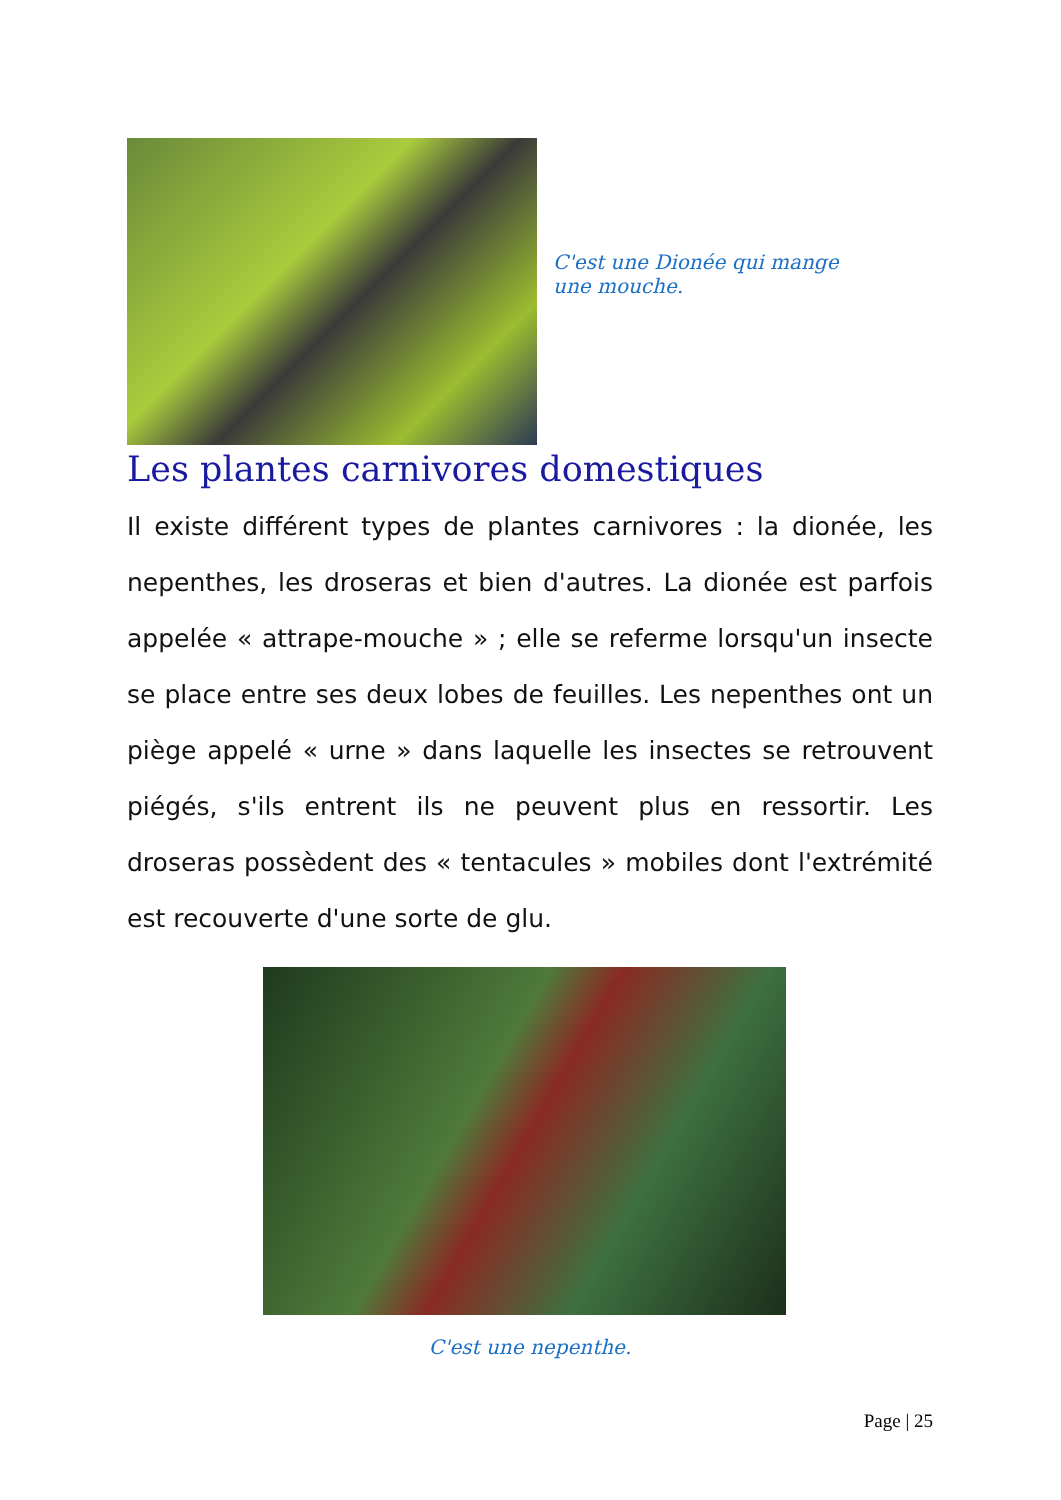C'est une Dionée qui mange une mouche.
Les plantes carnivores domestiques
Il existe différent types de plantes carnivores : la dionée, les nepenthes, les droseras et bien d'autres. La dionée est parfois appelée « attrape-mouche » ; elle se referme lorsqu'un insecte se place entre ses deux lobes de feuilles. Les nepenthes ont un piège appelé « urne » dans laquelle les insectes se retrouvent piégés, s'ils entrent ils ne peuvent plus en ressortir. Les droseras possèdent des « tentacules » mobiles dont l'extrémité est recouverte d'une sorte de glu.
C'est une nepenthe.
Page | 25